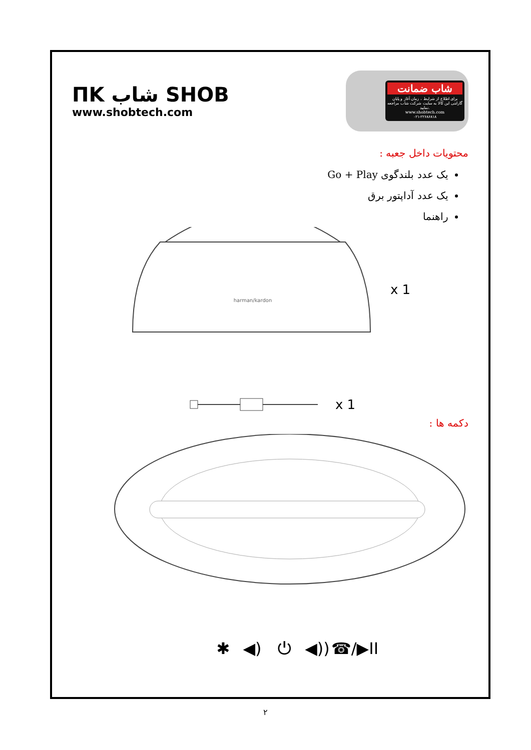ΠΚ شاب SHOB
www.shobtech.com
شاب ضمانت
برای اطلاع از شرایط ، زمان آغاز و پایان گارانتی این کالا به سایت شرکت شاب مراجعه نمایید.
www.shobtech.com
۰۲۱-۲۲۶۸۶۸۱۸
محتویات داخل جعبه :
یک عدد بلندگوی Go + Play
یک عدد آداپتور برق
راهنما
harman/kardon
x 1
x 1
دکمه ها :
✱
◀)
⏻
◀))
☎/▶II
۲